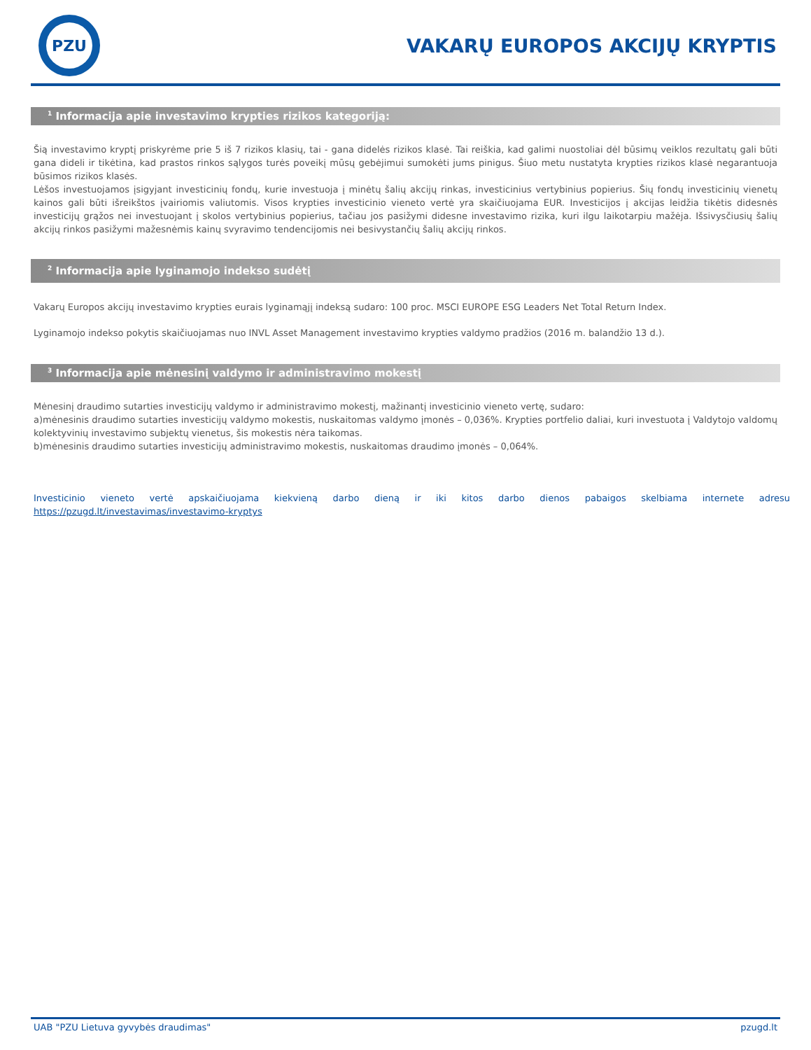PZU
VAKARŲ EUROPOS AKCIJŲ KRYPTIS
<sup>1</sup> Informacija apie investavimo krypties rizikos kategoriją:
Šią investavimo kryptį priskyrėme prie 5 iš 7 rizikos klasių, tai - gana didelės rizikos klasė. Tai reiškia, kad galimi nuostoliai dėl būsimų veiklos rezultatų gali būti gana dideli ir tikėtina, kad prastos rinkos sąlygos turės poveikį mūsų gebėjimui sumokėti jums pinigus. Šiuo metu nustatyta krypties rizikos klasė negarantuoja būsimos rizikos klasės.
Lėšos investuojamos įsigyjant investicinių fondų, kurie investuoja į minėtų šalių akcijų rinkas, investicinius vertybinius popierius. Šių fondų investicinių vienetų kainos gali būti išreikštos įvairiomis valiutomis. Visos krypties investicinio vieneto vertė yra skaičiuojama EUR. Investicijos į akcijas leidžia tikėtis didesnės investicijų grąžos nei investuojant į skolos vertybinius popierius, tačiau jos pasižymi didesne investavimo rizika, kuri ilgu laikotarpiu mažėja. Išsivysčiusių šalių akcijų rinkos pasižymi mažesnėmis kainų svyravimo tendencijomis nei besivystančių šalių akcijų rinkos.
<sup>2</sup> Informacija apie lyginamojo indekso sudėtį
Vakarų Europos akcijų investavimo krypties eurais lyginamąjį indeksą sudaro: 100 proc. MSCI EUROPE ESG Leaders Net Total Return Index.
Lyginamojo indekso pokytis skaičiuojamas nuo INVL Asset Management investavimo krypties valdymo pradžios (2016 m. balandžio 13 d.).
<sup>3</sup> Informacija apie mėnesinį valdymo ir administravimo mokestį
Mėnesinį draudimo sutarties investicijų valdymo ir administravimo mokestį, mažinantį investicinio vieneto vertę, sudaro:
a)mėnesinis draudimo sutarties investicijų valdymo mokestis, nuskaitomas valdymo įmonės – 0,036%. Krypties portfelio daliai, kuri investuota į Valdytojo valdomų kolektyvinių investavimo subjektų vienetus, šis mokestis nėra taikomas.
b)mėnesinis draudimo sutarties investicijų administravimo mokestis, nuskaitomas draudimo įmonės – 0,064%.
Investicinio vieneto vertė apskaičiuojama kiekvieną darbo dieną ir iki kitos darbo dienos pabaigos skelbiama internete adresu https://pzugd.lt/investavimas/investavimo-kryptys
UAB "PZU Lietuva gyvybės draudimas" pzugd.lt